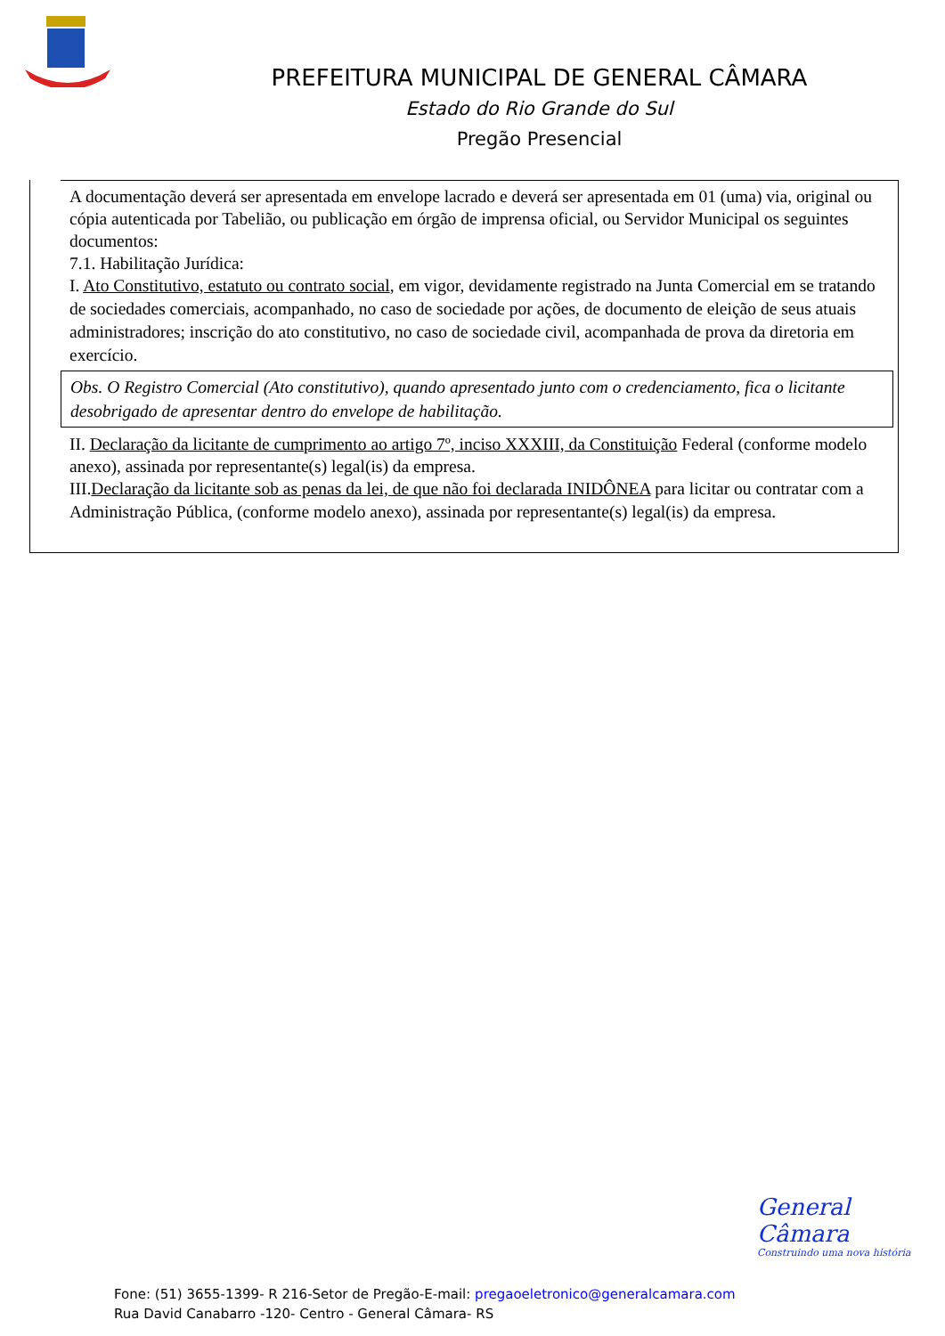PREFEITURA MUNICIPAL DE GENERAL CÂMARA
Estado do Rio Grande do Sul
Pregão Presencial
A documentação deverá ser apresentada em envelope lacrado e deverá ser apresentada em 01 (uma) via, original ou cópia autenticada por Tabelião, ou publicação em órgão de imprensa oficial, ou Servidor Municipal os seguintes documentos:
7.1. Habilitação Jurídica:
I. Ato Constitutivo, estatuto ou contrato social, em vigor, devidamente registrado na Junta Comercial em se tratando de sociedades comerciais, acompanhado, no caso de sociedade por ações, de documento de eleição de seus atuais administradores; inscrição do ato constitutivo, no caso de sociedade civil, acompanhada de prova da diretoria em exercício.
Obs. O Registro Comercial (Ato constitutivo), quando apresentado junto com o credenciamento, fica o licitante desobrigado de apresentar dentro do envelope de habilitação.
II. Declaração da licitante de cumprimento ao artigo 7º, inciso XXXIII, da Constituição Federal (conforme modelo anexo), assinada por representante(s) legal(is) da empresa.
III.Declaração da licitante sob as penas da lei, de que não foi declarada INIDÔNEA para licitar ou contratar com a Administração Pública, (conforme modelo anexo), assinada por representante(s) legal(is) da empresa.
General Câmara
Construindo uma nova história
Fone: (51) 3655-1399- R 216-Setor de Pregão-E-mail: pregaoeletronico@generalcamara.com
Rua David Canabarro -120- Centro - General Câmara- RS